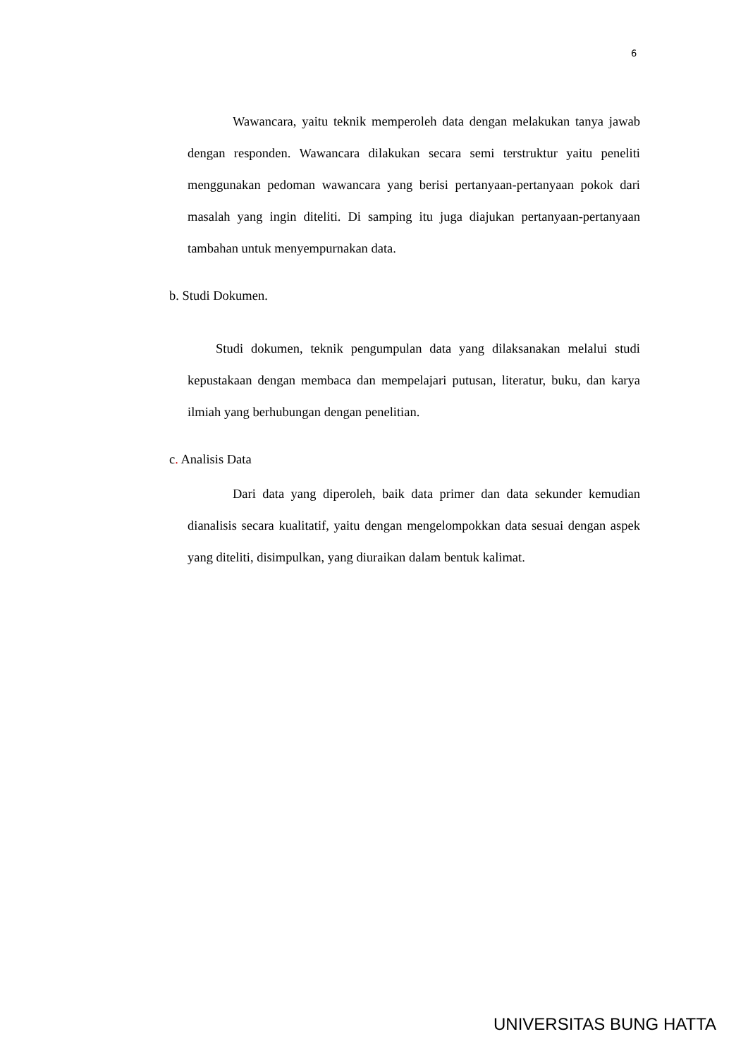6
Wawancara, yaitu teknik memperoleh data dengan melakukan tanya jawab dengan responden. Wawancara dilakukan secara semi terstruktur yaitu peneliti menggunakan pedoman wawancara yang berisi pertanyaan-pertanyaan pokok dari masalah yang ingin diteliti. Di samping itu juga diajukan pertanyaan-pertanyaan tambahan untuk menyempurnakan data.
b. Studi Dokumen.
Studi dokumen, teknik pengumpulan data yang dilaksanakan melalui studi kepustakaan dengan membaca dan mempelajari putusan, literatur, buku, dan karya ilmiah yang berhubungan dengan penelitian.
c. Analisis Data
Dari data yang diperoleh, baik data primer dan data sekunder kemudian dianalisis secara kualitatif, yaitu dengan mengelompokkan data sesuai dengan aspek yang diteliti, disimpulkan, yang diuraikan dalam bentuk kalimat.
UNIVERSITAS BUNG HATTA